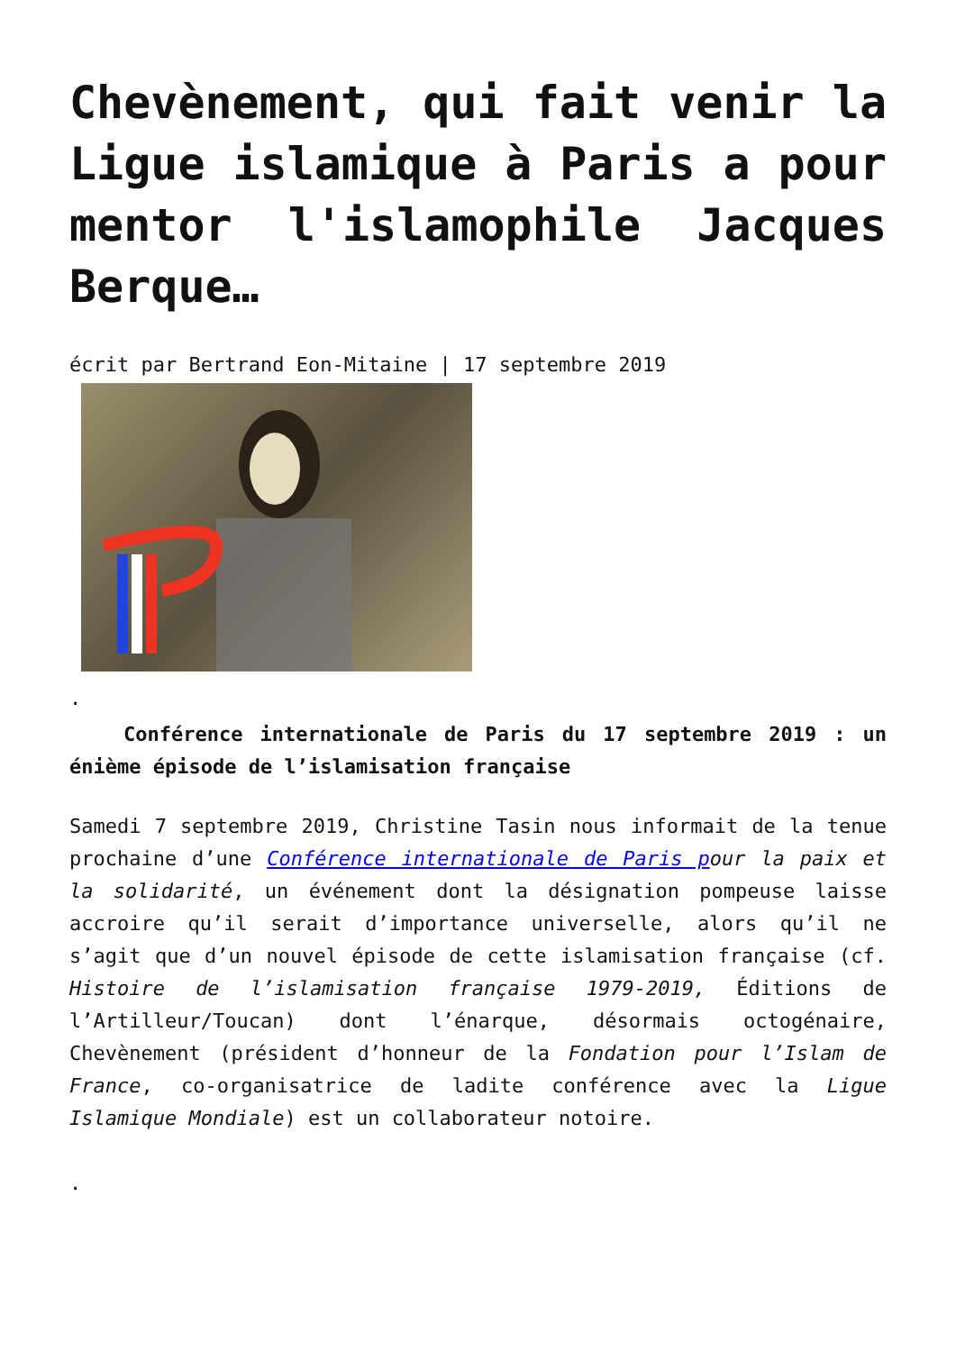Chevènement, qui fait venir la Ligue islamique à Paris a pour mentor l'islamophile Jacques Berque…
écrit par Bertrand Eon-Mitaine | 17 septembre 2019
.
Conférence internationale de Paris du 17 septembre 2019 : un énième épisode de l’islamisation française
Samedi 7 septembre 2019, Christine Tasin nous informait de la tenue prochaine d’une Conférence internationale de Paris p our la paix et la solidarité, un événement dont la désignation pompeuse laisse accroire qu’il serait d’importance universelle, alors qu’il ne s’agit que d’un nouvel épisode de cette islamisation française (cf. Histoire de l’islamisation française 1979-2019, Éditions de l’Artilleur/Toucan) dont l’énarque, désormais octogénaire, Chevènement (président d’honneur de la Fondation pour l’Islam de France, co-organisatrice de ladite conférence avec la Ligue Islamique Mondiale) est un collaborateur notoire.
.